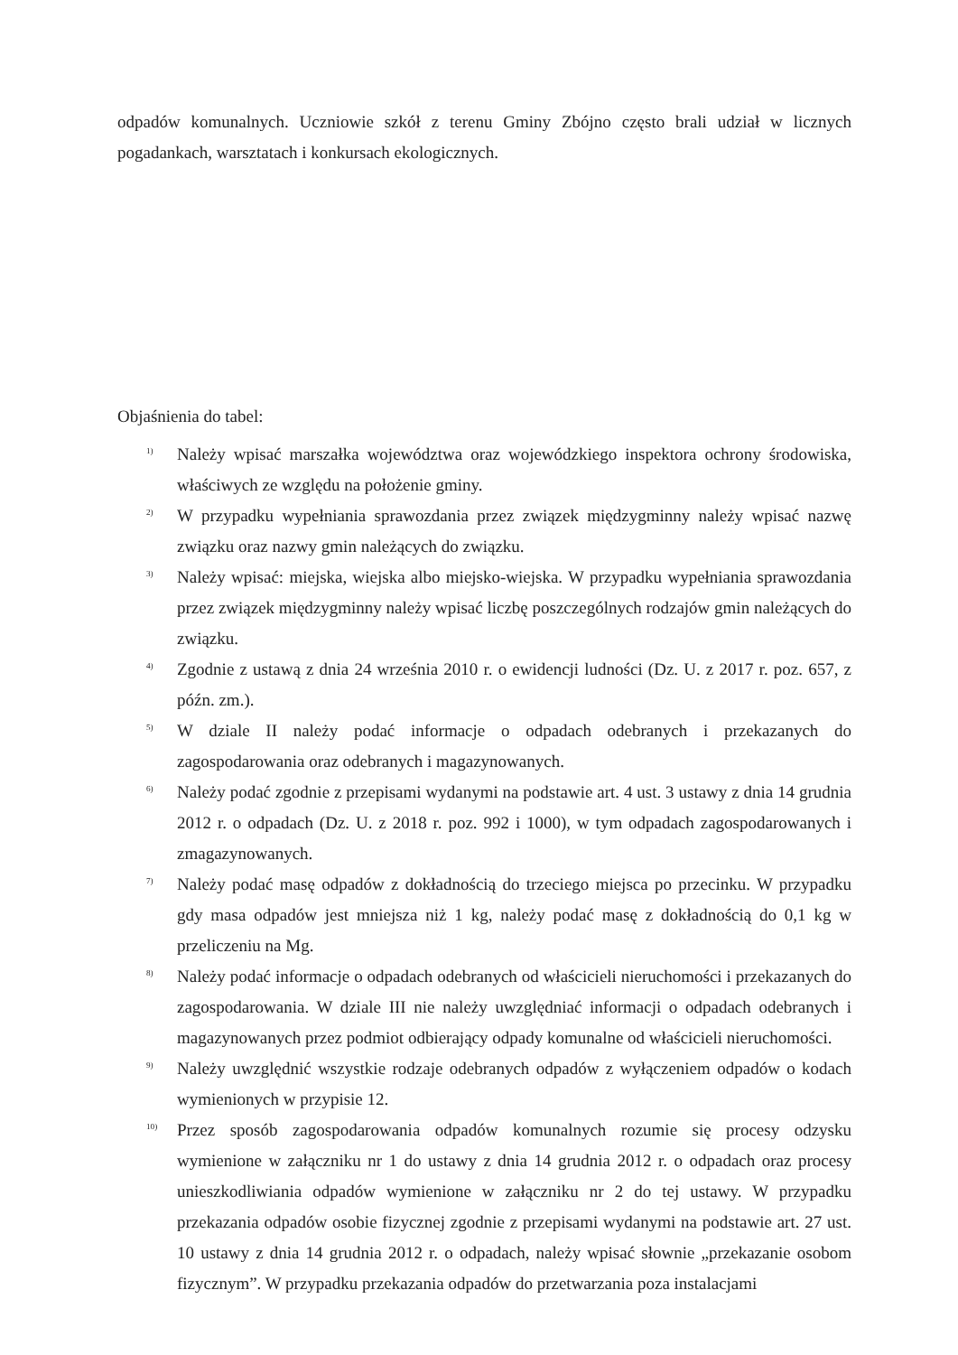odpadów komunalnych. Uczniowie szkół z terenu Gminy Zbójno często brali udział w licznych pogadankach, warsztatach i konkursach ekologicznych.
Objaśnienia do tabel:
<sup>1)</sup>
Należy wpisać marszałka województwa oraz wojewódzkiego inspektora ochrony środowiska, właściwych ze względu na położenie gminy.
<sup>2)</sup>
W przypadku wypełniania sprawozdania przez związek międzygminny należy wpisać nazwę związku oraz nazwy gmin należących do związku.
<sup>3)</sup>
Należy wpisać: miejska, wiejska albo miejsko-wiejska. W przypadku wypełniania sprawozdania przez związek międzygminny należy wpisać liczbę poszczególnych rodzajów gmin należących do związku.
<sup>4)</sup>
Zgodnie z ustawą z dnia 24 września 2010 r. o ewidencji ludności (Dz. U. z 2017 r. poz. 657, z późn. zm.).
<sup>5)</sup>
W dziale II należy podać informacje o odpadach odebranych i przekazanych do zagospodarowania oraz odebranych i magazynowanych.
<sup>6)</sup>
Należy podać zgodnie z przepisami wydanymi na podstawie art. 4 ust. 3 ustawy z dnia 14 grudnia 2012 r. o odpadach (Dz. U. z 2018 r. poz. 992 i 1000), w tym odpadach zagospodarowanych i zmagazynowanych.
<sup>7)</sup>
Należy podać masę odpadów z dokładnością do trzeciego miejsca po przecinku. W przypadku gdy masa odpadów jest mniejsza niż 1 kg, należy podać masę z dokładnością do 0,1 kg w przeliczeniu na Mg.
<sup>8)</sup>
Należy podać informacje o odpadach odebranych od właścicieli nieruchomości i przekazanych do zagospodarowania. W dziale III nie należy uwzględniać informacji o odpadach odebranych i magazynowanych przez podmiot odbierający odpady komunalne od właścicieli nieruchomości.
<sup>9)</sup>
Należy uwzględnić wszystkie rodzaje odebranych odpadów z wyłączeniem odpadów o kodach wymienionych w przypisie 12.
<sup>10)</sup>
Przez sposób zagospodarowania odpadów komunalnych rozumie się procesy odzysku wymienione w załączniku nr 1 do ustawy z dnia 14 grudnia 2012 r. o odpadach oraz procesy unieszkodliwiania odpadów wymienione w załączniku nr 2 do tej ustawy. W przypadku przekazania odpadów osobie fizycznej zgodnie z przepisami wydanymi na podstawie art. 27 ust. 10 ustawy z dnia 14 grudnia 2012 r. o odpadach, należy wpisać słownie „przekazanie osobom fizycznym”. W przypadku przekazania odpadów do przetwarzania poza instalacjami